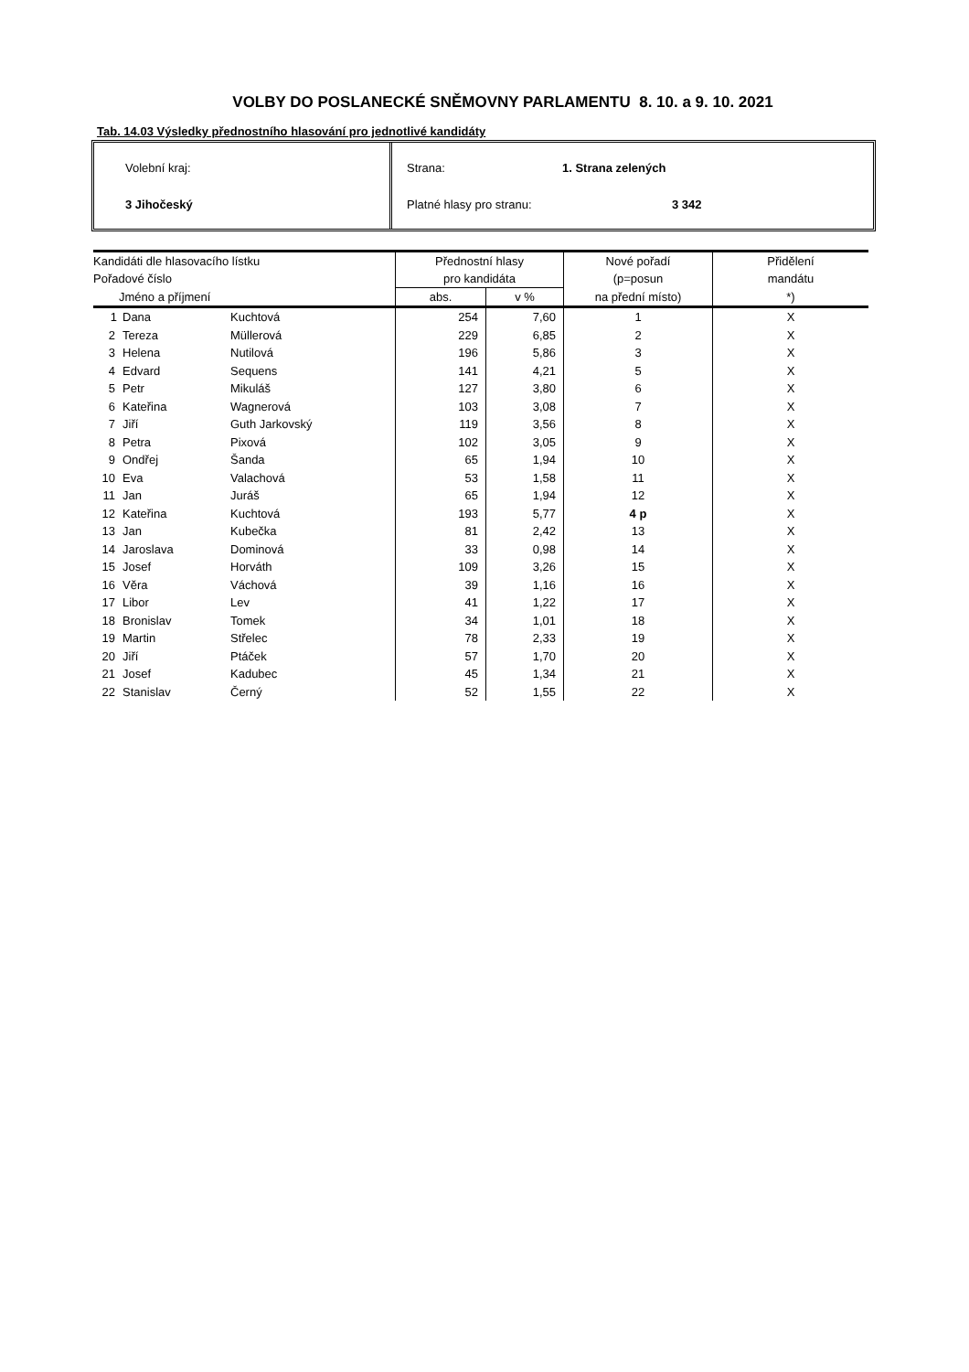VOLBY DO POSLANECKÉ SNĚMOVNY PARLAMENTU 8. 10. a 9. 10. 2021
Tab. 14.03 Výsledky přednostního hlasování pro jednotlivé kandidáty
Volební kraj:
3 Jihočeský
Strana: 1. Strana zelených
Platné hlasy pro stranu: 3 342
| Kandidáti dle hlasovacího lístku | | | Přednostní hlasy | | Nové pořadí | Přidělení |
| --- | --- | --- | --- | --- | --- | --- |
| Pořadové číslo | | | pro kandidáta | | (p=posun | mandátu |
| Jméno a příjmení | | | abs. | v % | na přední místo) | *) |
| 1 | Dana | Kuchtová | 254 | 7,60 | 1 | X |
| 2 | Tereza | Müllerová | 229 | 6,85 | 2 | X |
| 3 | Helena | Nutilová | 196 | 5,86 | 3 | X |
| 4 | Edvard | Sequens | 141 | 4,21 | 5 | X |
| 5 | Petr | Mikuláš | 127 | 3,80 | 6 | X |
| 6 | Kateřina | Wagnerová | 103 | 3,08 | 7 | X |
| 7 | Jiří | Guth Jarkovský | 119 | 3,56 | 8 | X |
| 8 | Petra | Pixová | 102 | 3,05 | 9 | X |
| 9 | Ondřej | Šanda | 65 | 1,94 | 10 | X |
| 10 | Eva | Valachová | 53 | 1,58 | 11 | X |
| 11 | Jan | Juráš | 65 | 1,94 | 12 | X |
| 12 | Kateřina | Kuchtová | 193 | 5,77 | 4 p | X |
| 13 | Jan | Kubečka | 81 | 2,42 | 13 | X |
| 14 | Jaroslava | Dominová | 33 | 0,98 | 14 | X |
| 15 | Josef | Horváth | 109 | 3,26 | 15 | X |
| 16 | Věra | Váchová | 39 | 1,16 | 16 | X |
| 17 | Libor | Lev | 41 | 1,22 | 17 | X |
| 18 | Bronislav | Tomek | 34 | 1,01 | 18 | X |
| 19 | Martin | Střelec | 78 | 2,33 | 19 | X |
| 20 | Jiří | Ptáček | 57 | 1,70 | 20 | X |
| 21 | Josef | Kadubec | 45 | 1,34 | 21 | X |
| 22 | Stanislav | Černý | 52 | 1,55 | 22 | X |